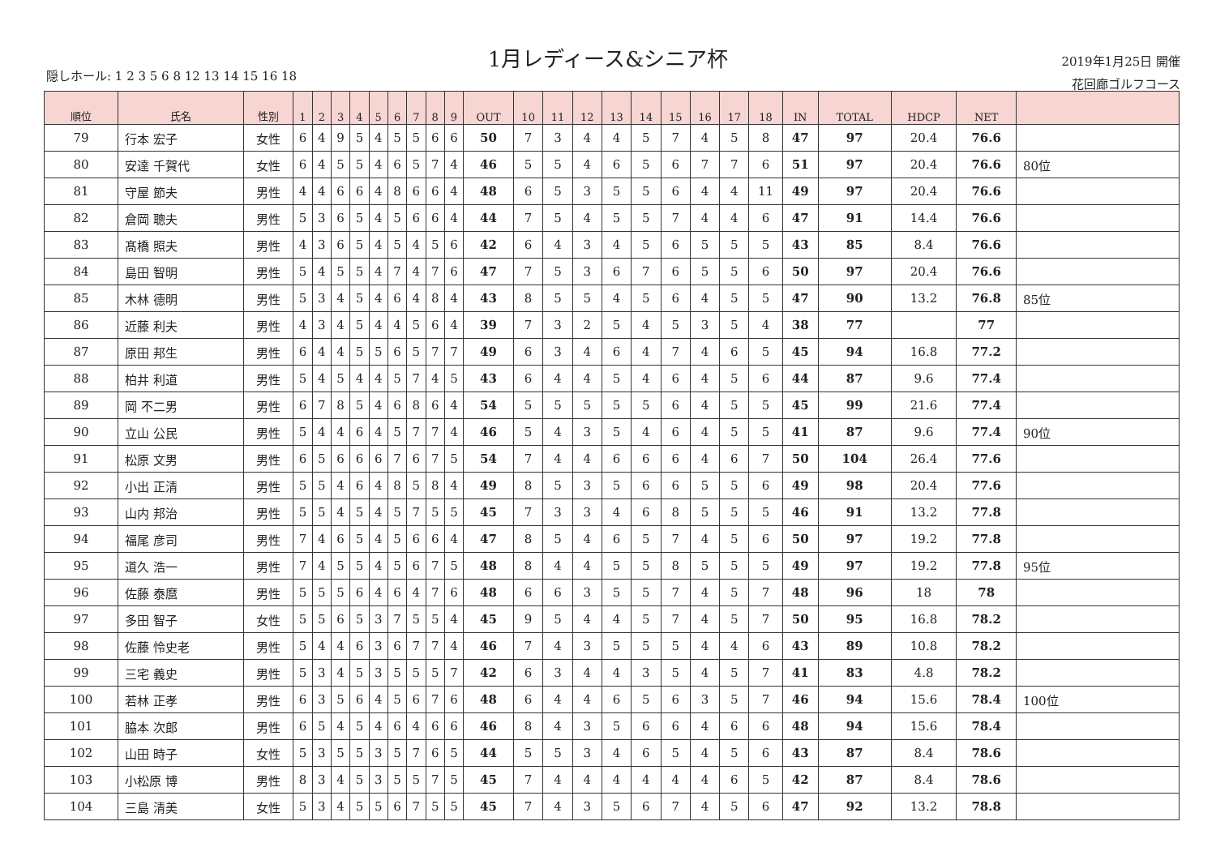1月レディース&シニア杯
隠しホール: 1 2 3 5 6 8 12 13 14 15 16 18
2019年1月25日 開催
花回廊ゴルフコース
| 順位 | 氏名 | 性別 | 1 | 2 | 3 | 4 | 5 | 6 | 7 | 8 | 9 | OUT | 10 | 11 | 12 | 13 | 14 | 15 | 16 | 17 | 18 | IN | TOTAL | HDCP | NET | |
| --- | --- | --- | --- | --- | --- | --- | --- | --- | --- | --- | --- | --- | --- | --- | --- | --- | --- | --- | --- | --- | --- | --- | --- | --- | --- | --- |
| 79 | 行本 宏子 | 女性 | 6 | 4 | 9 | 5 | 4 | 5 | 5 | 6 | 6 | 50 | 7 | 3 | 4 | 4 | 5 | 7 | 4 | 5 | 8 | 47 | 97 | 20.4 | 76.6 | |
| 80 | 安達 千賀代 | 女性 | 6 | 4 | 5 | 5 | 4 | 6 | 5 | 7 | 4 | 46 | 5 | 5 | 4 | 6 | 5 | 6 | 7 | 7 | 6 | 51 | 97 | 20.4 | 76.6 | 80位 |
| 81 | 守屋 節夫 | 男性 | 4 | 4 | 6 | 6 | 4 | 8 | 6 | 6 | 4 | 48 | 6 | 5 | 3 | 5 | 5 | 6 | 4 | 4 | 11 | 49 | 97 | 20.4 | 76.6 | |
| 82 | 倉岡 聰夫 | 男性 | 5 | 3 | 6 | 5 | 4 | 5 | 6 | 6 | 4 | 44 | 7 | 5 | 4 | 5 | 5 | 7 | 4 | 4 | 6 | 47 | 91 | 14.4 | 76.6 | |
| 83 | 髙橋 照夫 | 男性 | 4 | 3 | 6 | 5 | 4 | 5 | 4 | 5 | 6 | 42 | 6 | 4 | 3 | 4 | 5 | 6 | 5 | 5 | 5 | 43 | 85 | 8.4 | 76.6 | |
| 84 | 島田 智明 | 男性 | 5 | 4 | 5 | 5 | 4 | 7 | 4 | 7 | 6 | 47 | 7 | 5 | 3 | 6 | 7 | 6 | 5 | 5 | 6 | 50 | 97 | 20.4 | 76.6 | |
| 85 | 木林 德明 | 男性 | 5 | 3 | 4 | 5 | 4 | 6 | 4 | 8 | 4 | 43 | 8 | 5 | 5 | 4 | 5 | 6 | 4 | 5 | 5 | 47 | 90 | 13.2 | 76.8 | 85位 |
| 86 | 近藤 利夫 | 男性 | 4 | 3 | 4 | 5 | 4 | 4 | 5 | 6 | 4 | 39 | 7 | 3 | 2 | 5 | 4 | 5 | 3 | 5 | 4 | 38 | 77 | | 77 | |
| 87 | 原田 邦生 | 男性 | 6 | 4 | 4 | 5 | 5 | 6 | 5 | 7 | 7 | 49 | 6 | 3 | 4 | 6 | 4 | 7 | 4 | 6 | 5 | 45 | 94 | 16.8 | 77.2 | |
| 88 | 柏井 利道 | 男性 | 5 | 4 | 5 | 4 | 4 | 5 | 7 | 4 | 5 | 43 | 6 | 4 | 4 | 5 | 4 | 6 | 4 | 5 | 6 | 44 | 87 | 9.6 | 77.4 | |
| 89 | 岡 不二男 | 男性 | 6 | 7 | 8 | 5 | 4 | 6 | 8 | 6 | 4 | 54 | 5 | 5 | 5 | 5 | 5 | 6 | 4 | 5 | 5 | 45 | 99 | 21.6 | 77.4 | |
| 90 | 立山 公民 | 男性 | 5 | 4 | 4 | 6 | 4 | 5 | 7 | 7 | 4 | 46 | 5 | 4 | 3 | 5 | 4 | 6 | 4 | 5 | 5 | 41 | 87 | 9.6 | 77.4 | 90位 |
| 91 | 松原 文男 | 男性 | 6 | 5 | 6 | 6 | 6 | 7 | 6 | 7 | 5 | 54 | 7 | 4 | 4 | 6 | 6 | 6 | 4 | 6 | 7 | 50 | 104 | 26.4 | 77.6 | |
| 92 | 小出 正清 | 男性 | 5 | 5 | 4 | 6 | 4 | 8 | 5 | 8 | 4 | 49 | 8 | 5 | 3 | 5 | 6 | 6 | 5 | 5 | 6 | 49 | 98 | 20.4 | 77.6 | |
| 93 | 山内 邦治 | 男性 | 5 | 5 | 4 | 5 | 4 | 5 | 7 | 5 | 5 | 45 | 7 | 3 | 3 | 4 | 6 | 8 | 5 | 5 | 5 | 46 | 91 | 13.2 | 77.8 | |
| 94 | 福尾 彦司 | 男性 | 7 | 4 | 6 | 5 | 4 | 5 | 6 | 6 | 4 | 47 | 8 | 5 | 4 | 6 | 5 | 7 | 4 | 5 | 6 | 50 | 97 | 19.2 | 77.8 | |
| 95 | 道久 浩一 | 男性 | 7 | 4 | 5 | 5 | 4 | 5 | 6 | 7 | 5 | 48 | 8 | 4 | 4 | 5 | 5 | 8 | 5 | 5 | 5 | 49 | 97 | 19.2 | 77.8 | 95位 |
| 96 | 佐藤 泰麿 | 男性 | 5 | 5 | 5 | 6 | 4 | 6 | 4 | 7 | 6 | 48 | 6 | 6 | 3 | 5 | 5 | 7 | 4 | 5 | 7 | 48 | 96 | 18 | 78 | |
| 97 | 多田 智子 | 女性 | 5 | 5 | 6 | 5 | 3 | 7 | 5 | 5 | 4 | 45 | 9 | 5 | 4 | 4 | 5 | 7 | 4 | 5 | 7 | 50 | 95 | 16.8 | 78.2 | |
| 98 | 佐藤 怜史老 | 男性 | 5 | 4 | 4 | 6 | 3 | 6 | 7 | 7 | 4 | 46 | 7 | 4 | 3 | 5 | 5 | 5 | 4 | 4 | 6 | 43 | 89 | 10.8 | 78.2 | |
| 99 | 三宅 義史 | 男性 | 5 | 3 | 4 | 5 | 3 | 5 | 5 | 5 | 7 | 42 | 6 | 3 | 4 | 4 | 3 | 5 | 4 | 5 | 7 | 41 | 83 | 4.8 | 78.2 | |
| 100 | 若林 正孝 | 男性 | 6 | 3 | 5 | 6 | 4 | 5 | 6 | 7 | 6 | 48 | 6 | 4 | 4 | 6 | 5 | 6 | 3 | 5 | 7 | 46 | 94 | 15.6 | 78.4 | 100位 |
| 101 | 脇本 次郎 | 男性 | 6 | 5 | 4 | 5 | 4 | 6 | 4 | 6 | 6 | 46 | 8 | 4 | 3 | 5 | 6 | 6 | 4 | 6 | 6 | 48 | 94 | 15.6 | 78.4 | |
| 102 | 山田 時子 | 女性 | 5 | 3 | 5 | 5 | 3 | 5 | 7 | 6 | 5 | 44 | 5 | 5 | 3 | 4 | 6 | 5 | 4 | 5 | 6 | 43 | 87 | 8.4 | 78.6 | |
| 103 | 小松原 博 | 男性 | 8 | 3 | 4 | 5 | 3 | 5 | 5 | 7 | 5 | 45 | 7 | 4 | 4 | 4 | 4 | 4 | 4 | 6 | 5 | 42 | 87 | 8.4 | 78.6 | |
| 104 | 三島 清美 | 女性 | 5 | 3 | 4 | 5 | 5 | 6 | 7 | 5 | 5 | 45 | 7 | 4 | 3 | 5 | 6 | 7 | 4 | 5 | 6 | 47 | 92 | 13.2 | 78.8 | |